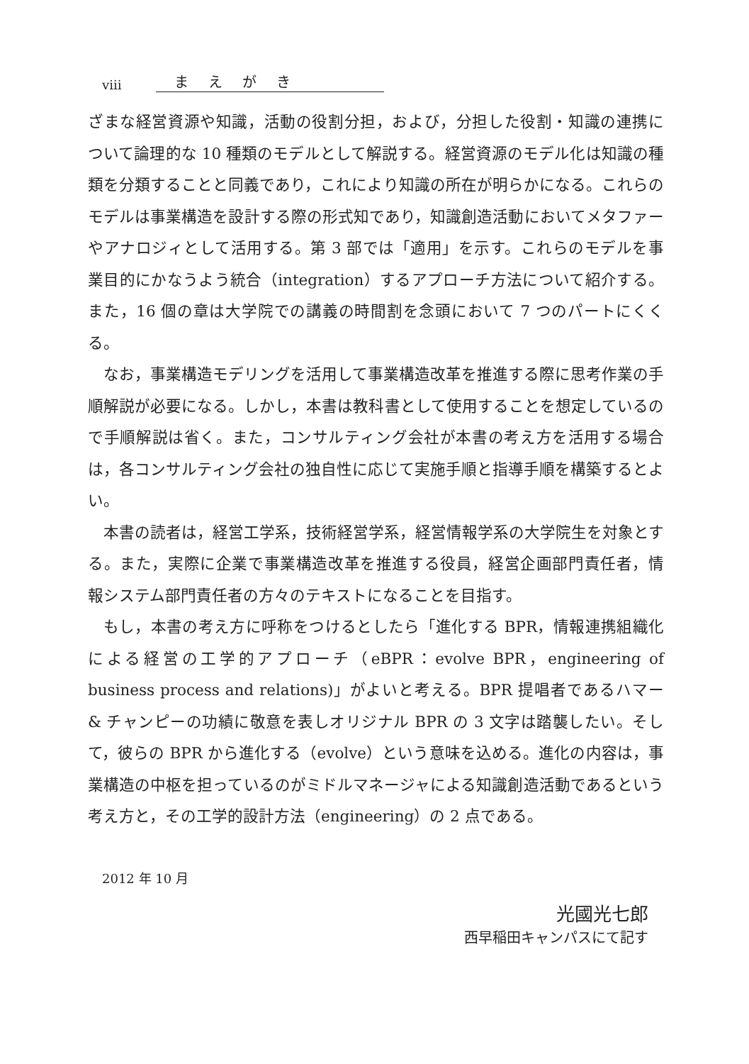viii まえがき
ざまな経営資源や知識，活動の役割分担，および，分担した役割・知識の連携について論理的な 10 種類のモデルとして解説する。経営資源のモデル化は知識の種類を分類することと同義であり，これにより知識の所在が明らかになる。これらのモデルは事業構造を設計する際の形式知であり，知識創造活動においてメタファーやアナロジィとして活用する。第 3 部では「適用」を示す。これらのモデルを事業目的にかなうよう統合（integration）するアプローチ方法について紹介する。また，16 個の章は大学院での講義の時間割を念頭において 7 つのパートにくくる。
なお，事業構造モデリングを活用して事業構造改革を推進する際に思考作業の手順解説が必要になる。しかし，本書は教科書として使用することを想定しているので手順解説は省く。また，コンサルティング会社が本書の考え方を活用する場合は，各コンサルティング会社の独自性に応じて実施手順と指導手順を構築するとよい。
本書の読者は，経営工学系，技術経営学系，経営情報学系の大学院生を対象とする。また，実際に企業で事業構造改革を推進する役員，経営企画部門責任者，情報システム部門責任者の方々のテキストになることを目指す。
もし，本書の考え方に呼称をつけるとしたら「進化する BPR，情報連携組織化による経営の工学的アプローチ（eBPR：evolve BPR，engineering of business process and relations)」がよいと考える。BPR 提唱者であるハマー & チャンピーの功績に敬意を表しオリジナル BPR の 3 文字は踏襲したい。そして，彼らの BPR から進化する（evolve）という意味を込める。進化の内容は，事業構造の中枢を担っているのがミドルマネージャによる知識創造活動であるという考え方と，その工学的設計方法（engineering）の 2 点である。
2012 年 10 月
光國光七郎
西早稲田キャンパスにて記す